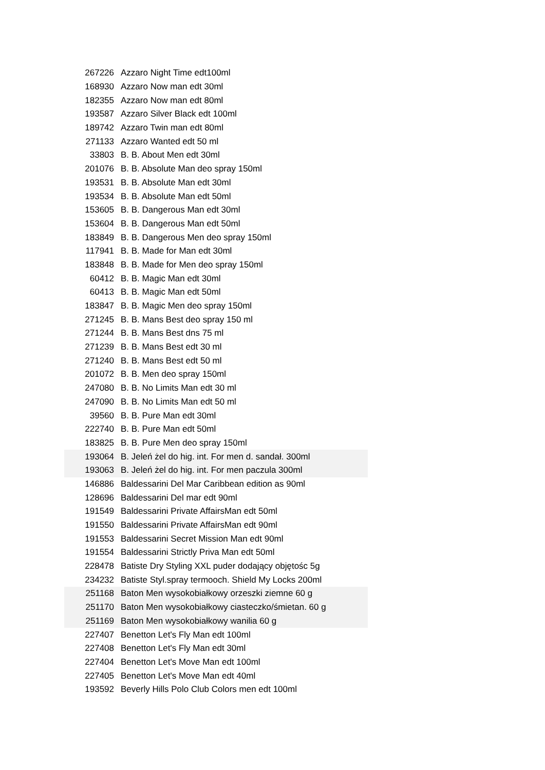| 267226 | Azzaro Night Time edt100ml |
| 168930 | Azzaro Now man edt 30ml |
| 182355 | Azzaro Now man edt 80ml |
| 193587 | Azzaro Silver Black edt 100ml |
| 189742 | Azzaro Twin man edt 80ml |
| 271133 | Azzaro Wanted edt 50 ml |
| 33803 | B. B. About Men edt 30ml |
| 201076 | B. B. Absolute Man deo spray 150ml |
| 193531 | B. B. Absolute Man edt 30ml |
| 193534 | B. B. Absolute Man edt 50ml |
| 153605 | B. B. Dangerous Man edt 30ml |
| 153604 | B. B. Dangerous Man edt 50ml |
| 183849 | B. B. Dangerous Men deo spray 150ml |
| 117941 | B. B. Made for Man edt 30ml |
| 183848 | B. B. Made for Men deo spray 150ml |
| 60412 | B. B. Magic Man edt 30ml |
| 60413 | B. B. Magic Man edt 50ml |
| 183847 | B. B. Magic Men deo spray 150ml |
| 271245 | B. B. Mans Best deo spray 150 ml |
| 271244 | B. B. Mans Best dns 75 ml |
| 271239 | B. B. Mans Best edt 30 ml |
| 271240 | B. B. Mans Best edt 50 ml |
| 201072 | B. B. Men deo spray 150ml |
| 247080 | B. B. No Limits Man edt 30 ml |
| 247090 | B. B. No Limits Man edt 50 ml |
| 39560 | B. B. Pure Man edt 30ml |
| 222740 | B. B. Pure Man edt 50ml |
| 183825 | B. B. Pure Men deo spray 150ml |
| 193064 | B. Jeleń żel do hig. int. For men d. sandał. 300ml |
| 193063 | B. Jeleń żel do hig. int. For men paczula 300ml |
| 146886 | Baldessarini Del Mar Caribbean edition as 90ml |
| 128696 | Baldessarini Del mar edt 90ml |
| 191549 | Baldessarini Private AffairsMan edt 50ml |
| 191550 | Baldessarini Private AffairsMan edt 90ml |
| 191553 | Baldessarini Secret Mission Man edt 90ml |
| 191554 | Baldessarini Strictly Priva Man edt 50ml |
| 228478 | Batiste Dry Styling XXL puder dodający objętośc 5g |
| 234232 | Batiste Styl.spray termooch. Shield My Locks 200ml |
| 251168 | Baton Men wysokobiałkowy orzeszki ziemne 60 g |
| 251170 | Baton Men wysokobiałkowy ciasteczko/śmietan. 60 g |
| 251169 | Baton Men wysokobiałkowy wanilia 60 g |
| 227407 | Benetton Let's Fly Man edt 100ml |
| 227408 | Benetton Let's Fly Man edt 30ml |
| 227404 | Benetton Let's Move Man edt 100ml |
| 227405 | Benetton Let's Move Man edt 40ml |
| 193592 | Beverly Hills Polo Club Colors men edt 100ml |